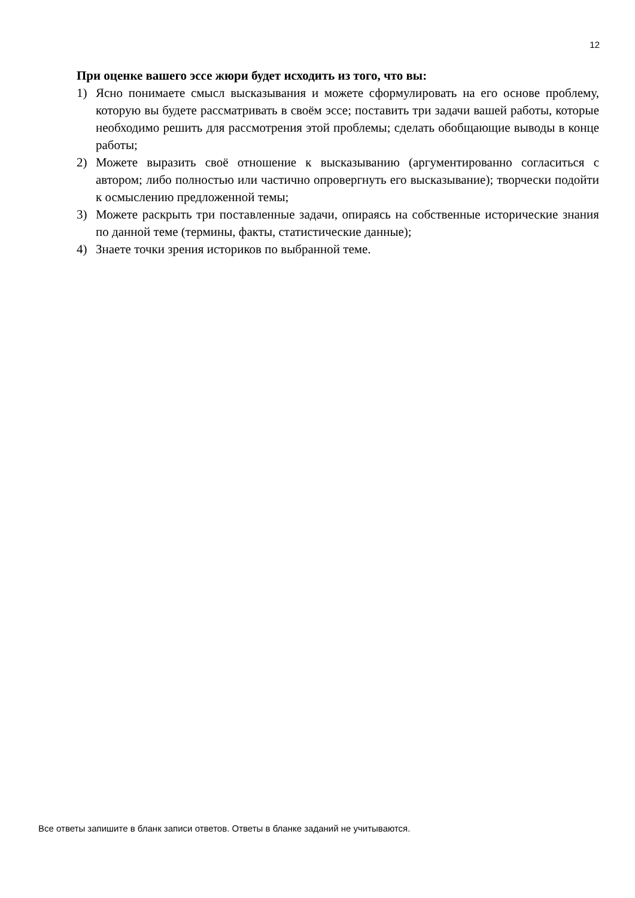12
При оценке вашего эссе жюри будет исходить из того, что вы:
1) Ясно понимаете смысл высказывания и можете сформулировать на его основе проблему, которую вы будете рассматривать в своём эссе; поставить три задачи вашей работы, которые необходимо решить для рассмотрения этой проблемы; сделать обобщающие выводы в конце работы;
2) Можете выразить своё отношение к высказыванию (аргументированно согласиться с автором; либо полностью или частично опровергнуть его высказывание); творчески подойти к осмыслению предложенной темы;
3) Можете раскрыть три поставленные задачи, опираясь на собственные исторические знания по данной теме (термины, факты, статистические данные);
4) Знаете точки зрения историков по выбранной теме.
Все ответы запишите в бланк записи ответов. Ответы в бланке заданий не учитываются.